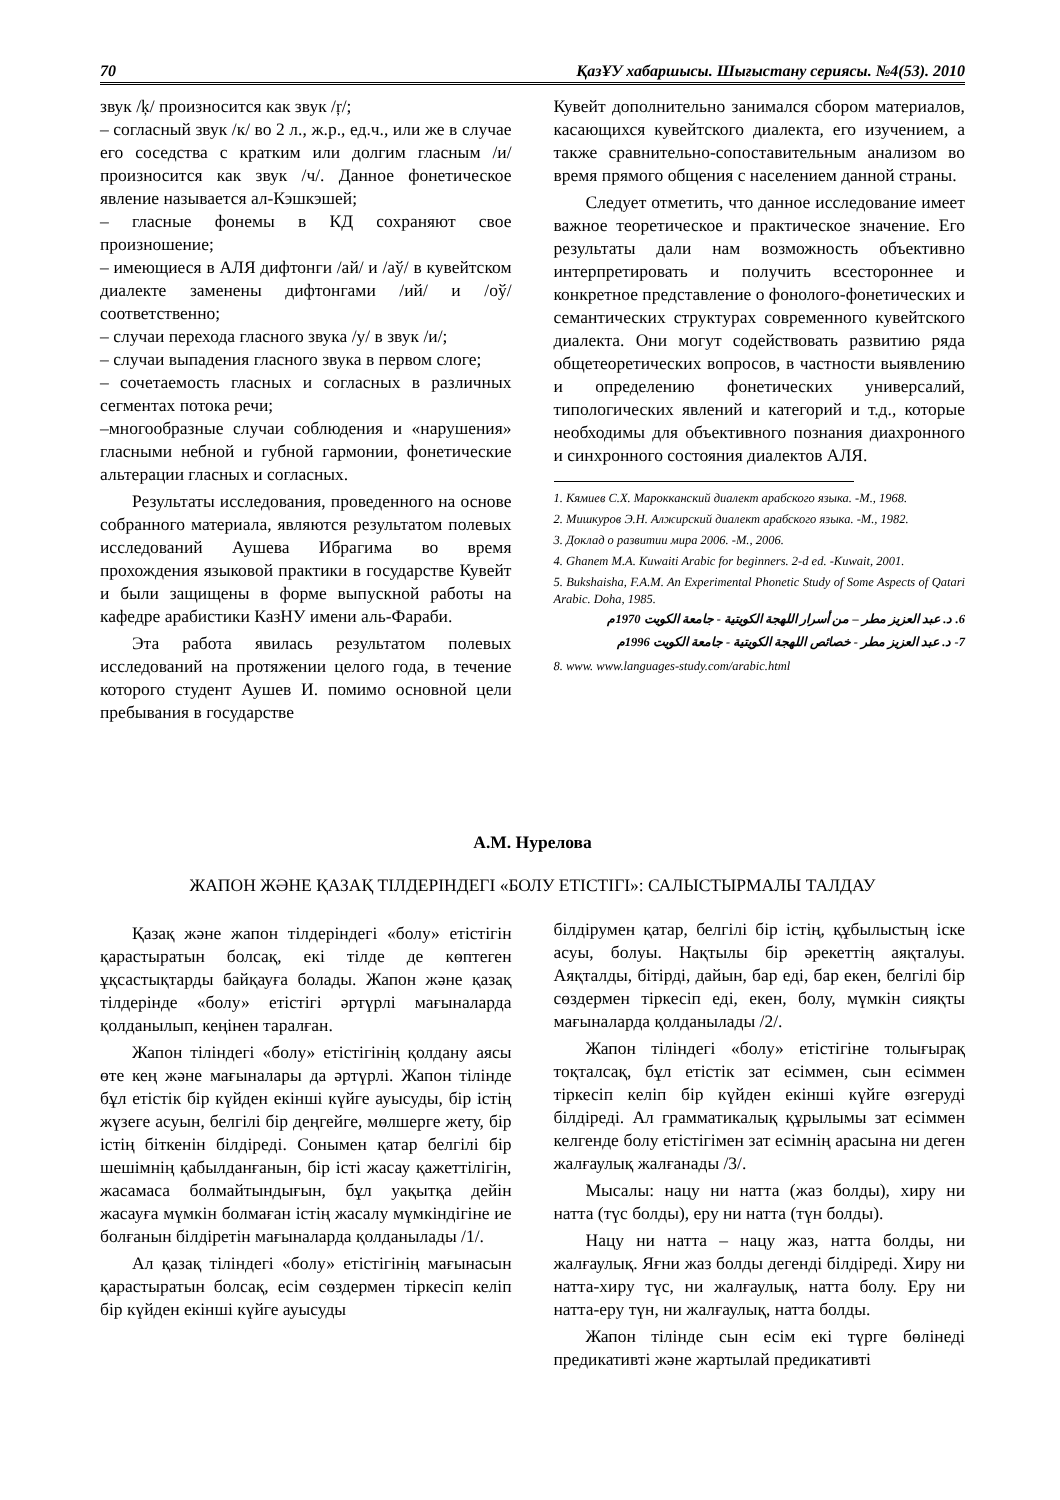70 ҚазҰУ хабаршысы. Шығыстану сериясы. №4(53). 2010
звук /ķ/ произносится как звук /ŗ/;
– согласный звук /к/ во 2 л., ж.р., ед.ч., или же в случае его соседства с кратким или долгим гласным /и/ произносится как звук /ч/. Данное фонетическое явление называется ал-Кэшкэшей;
– гласные фонемы в КД сохраняют свое произношение;
– имеющиеся в АЛЯ дифтонги /ай/ и /аў/ в кувейтском диалекте заменены дифтонгами /ий/ и /оў/ соответственно;
– случаи перехода гласного звука /у/ в звук /и/;
– случаи выпадения гласного звука в первом слоге;
– сочетаемость гласных и согласных в различных сегментах потока речи;
–многообразные случаи соблюдения и «нарушения» гласными небной и губной гармонии, фонетические альтерации гласных и согласных.
Результаты исследования, проведенного на основе собранного материала, являются результатом полевых исследований Аушева Ибрагима во время прохождения языковой практики в государстве Кувейт и были защищены в форме выпускной работы на кафедре арабистики КазНУ имени аль-Фараби.
Эта работа явилась результатом полевых исследований на протяжении целого года, в течение которого студент Аушев И. помимо основной цели пребывания в государстве
Кувейт дополнительно занимался сбором материалов, касающихся кувейтского диалекта, его изучением, а также сравнительно-сопоставительным анализом во время прямого общения с населением данной страны.
Следует отметить, что данное исследование имеет важное теоретическое и практическое значение. Его результаты дали нам возможность объективно интерпретировать и получить всестороннее и конкретное представление о фонолого-фонетических и семантических структурах современного кувейтского диалекта. Они могут содействовать развитию ряда общетеоретических вопросов, в частности выявлению и определению фонетических универсалий, типологических явлений и категорий и т.д., которые необходимы для объективного познания диахронного и синхронного состояния диалектов АЛЯ.
1. Кямиев С.Х. Марокканский диалект арабского языка. -М., 1968.
2. Мишкуров Э.Н. Алжирский диалект арабского языка. -М., 1982.
3. Доклад о развитии мира 2006. -М., 2006.
4. Ghanem M.A. Kuwaiti Arabic for beginners. 2-d ed. -Kuwait, 2001.
5. Bukshaisha, F.A.M. An Experimental Phonetic Study of Some Aspects of Qatari Arabic. Doha, 1985.
6. د. عبد العزيز مطر – من أسرار اللهجة الكويتية - جامعة الكويت 1970م
7- د. عبد العزيز مطر - خصائص اللهجة الكويتية - جامعة الكويت 1996م
8. www. www.languages-study.com/arabic.html
А.М. Нурелова
ЖАПОН ЖӘНЕ ҚАЗАҚ ТІЛДЕРІНДЕГІ «БОЛУ ЕТІСТІГІ»: САЛЫСТЫРМАЛЫ ТАЛДАУ
Қазақ және жапон тілдеріндегі «болу» етістігін қарастыратын болсақ, екі тілде де көптеген ұқсастықтарды байқауға болады. Жапон және қазақ тілдерінде «болу» етістігі әртүрлі мағыналарда қолданылып, кеңінен таралған.
Жапон тіліндегі «болу» етістігінің қолдану аясы өте кең және мағыналары да әртүрлі. Жапон тілінде бұл етістік бір күйден екінші күйге ауысуды, бір істің жүзеге асуын, белгілі бір деңгейге, мөлшерге жету, бір істің біткенін білдіреді. Сонымен қатар белгілі бір шешімнің қабылданғанын, бір істі жасау қажеттілігін, жасамаса болмайтындығын, бұл уақытқа дейін жасауға мүмкін болмаған істің жасалу мүмкіндігіне ие болғанын білдіретін мағыналарда қолданылады /1/.
Ал қазақ тіліндегі «болу» етістігінің мағынасын қарастыратын болсақ, есім сөздермен тіркесіп келіп бір күйден екінші күйге ауысуды
білдірумен қатар, белгілі бір істің, құбылыстың іске асуы, болуы. Нақтылы бір әрекеттің аяқталуы. Аяқталды, бітірді, дайын, бар еді, бар екен, белгілі бір сөздермен тіркесіп еді, екен, болу, мүмкін сияқты мағыналарда қолданылады /2/.
Жапон тіліндегі «болу» етістігіне толығырақ тоқталсақ, бұл етістік зат есіммен, сын есіммен тіркесіп келіп бір күйден екінші күйге өзгеруді білдіреді. Ал грамматикалық құрылымы зат есіммен келгенде болу етістігімен зат есімнің арасына ни деген жалғаулық жалғанады /3/.
Мысалы: нацу ни натта (жаз болды), хиру ни натта (түс болды), еру ни натта (түн болды).
Нацу ни натта – нацу жаз, натта болды, ни жалғаулық. Яғни жаз болды дегенді білдіреді. Хиру ни натта-хиру түс, ни жалғаулық, натта болу. Еру ни натта-еру түн, ни жалғаулық, натта болды.
Жапон тілінде сын есім екі түрге бөлінеді предикативті және жартылай предикативті